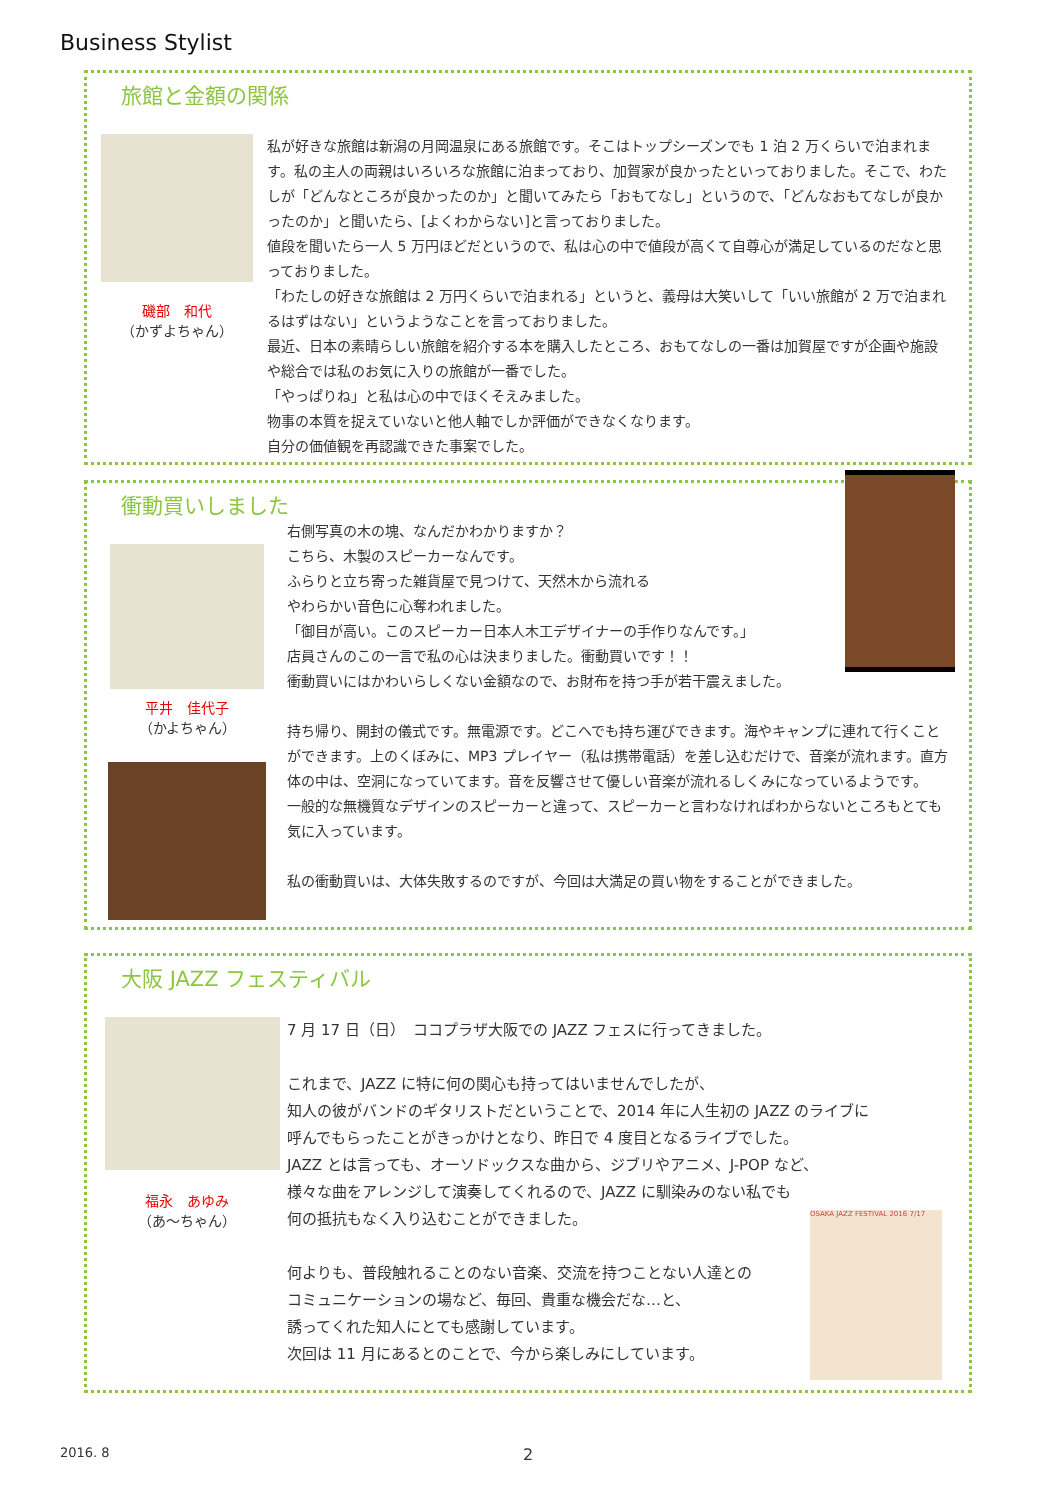Business Stylist
旅館と金額の関係
磯部　和代
（かずよちゃん）
私が好きな旅館は新潟の月岡温泉にある旅館です。そこはトップシーズンでも 1 泊 2 万くらいで泊まれます。私の主人の両親はいろいろな旅館に泊まっており、加賀家が良かったといっておりました。そこで、わたしが「どんなところが良かったのか」と聞いてみたら「おもてなし」というので、「どんなおもてなしが良かったのか」と聞いたら、[よくわからない]と言っておりました。
値段を聞いたら一人 5 万円ほどだというので、私は心の中で値段が高くて自尊心が満足しているのだなと思っておりました。
「わたしの好きな旅館は 2 万円くらいで泊まれる」というと、義母は大笑いして「いい旅館が 2 万で泊まれるはずはない」というようなことを言っておりました。
最近、日本の素晴らしい旅館を紹介する本を購入したところ、おもてなしの一番は加賀屋ですが企画や施設や総合では私のお気に入りの旅館が一番でした。
「やっぱりね」と私は心の中でほくそえみました。
物事の本質を捉えていないと他人軸でしか評価ができなくなります。
自分の価値観を再認識できた事案でした。
衝動買いしました
平井　佳代子
（かよちゃん）
右側写真の木の塊、なんだかわかりますか？
こちら、木製のスピーカーなんです。
ふらりと立ち寄った雑貨屋で見つけて、天然木から流れる
やわらかい音色に心奪われました。
「御目が高い。このスピーカー日本人木工デザイナーの手作りなんです。」
店員さんのこの一言で私の心は決まりました。衝動買いです！！
衝動買いにはかわいらしくない金額なので、お財布を持つ手が若干震えました。
持ち帰り、開封の儀式です。無電源です。どこへでも持ち運びできます。海やキャンプに連れて行くことができます。上のくぼみに、MP3 プレイヤー（私は携帯電話）を差し込むだけで、音楽が流れます。直方体の中は、空洞になっていてます。音を反響させて優しい音楽が流れるしくみになっているようです。
一般的な無機質なデザインのスピーカーと違って、スピーカーと言わなければわからないところもとても気に入っています。
私の衝動買いは、大体失敗するのですが、今回は大満足の買い物をすることができました。
大阪 JAZZ フェスティバル
福永　あゆみ
（あ～ちゃん）
7 月 17 日（日）　ココプラザ大阪での JAZZ フェスに行ってきました。
これまで、JAZZ に特に何の関心も持ってはいませんでしたが、
知人の彼がバンドのギタリストだということで、2014 年に人生初の JAZZ のライブに
呼んでもらったことがきっかけとなり、昨日で 4 度目となるライブでした。
JAZZ とは言っても、オーソドックスな曲から、ジブリやアニメ、J-POP など、
様々な曲をアレンジして演奏してくれるので、JAZZ に馴染みのない私でも
何の抵抗もなく入り込むことができました。
何よりも、普段触れることのない音楽、交流を持つことない人達との
コミュニケーションの場など、毎回、貴重な機会だな…と、
誘ってくれた知人にとても感謝しています。
次回は 11 月にあるとのことで、今から楽しみにしています。
OSAKA JAZZ FESTIVAL 2016 7/17
2016. 8 2